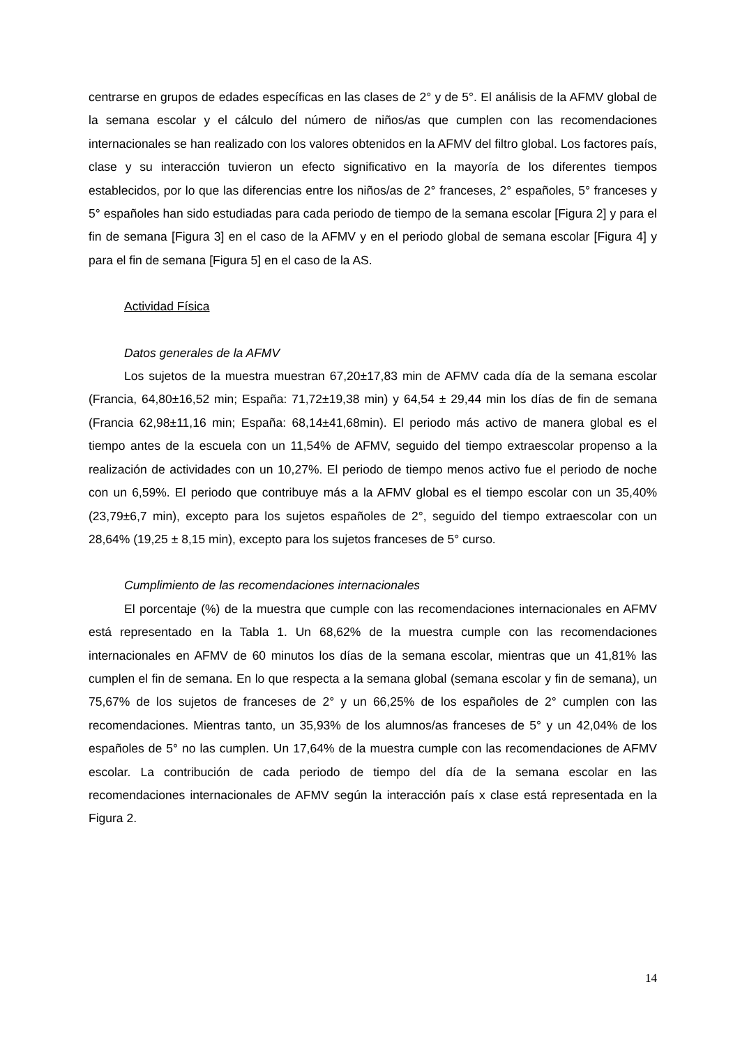centrarse en grupos de edades específicas en las clases de 2° y de 5°. El análisis de la AFMV global de la semana escolar y el cálculo del número de niños/as que cumplen con las recomendaciones internacionales se han realizado con los valores obtenidos en la AFMV del filtro global. Los factores país, clase y su interacción tuvieron un efecto significativo en la mayoría de los diferentes tiempos establecidos, por lo que las diferencias entre los niños/as de 2° franceses, 2° españoles, 5° franceses y 5° españoles han sido estudiadas para cada periodo de tiempo de la semana escolar [Figura 2] y para el fin de semana [Figura 3] en el caso de la AFMV y en el periodo global de semana escolar [Figura 4] y para el fin de semana [Figura 5] en el caso de la AS.
Actividad Física
Datos generales de la AFMV
Los sujetos de la muestra muestran 67,20±17,83 min de AFMV cada día de la semana escolar (Francia, 64,80±16,52 min; España: 71,72±19,38 min) y 64,54 ± 29,44 min los días de fin de semana (Francia 62,98±11,16 min; España: 68,14±41,68min). El periodo más activo de manera global es el tiempo antes de la escuela con un 11,54% de AFMV, seguido del tiempo extraescolar propenso a la realización de actividades con un 10,27%. El periodo de tiempo menos activo fue el periodo de noche con un 6,59%. El periodo que contribuye más a la AFMV global es el tiempo escolar con un 35,40% (23,79±6,7 min), excepto para los sujetos españoles de 2°, seguido del tiempo extraescolar con un 28,64% (19,25 ± 8,15 min), excepto para los sujetos franceses de 5° curso.
Cumplimiento de las recomendaciones internacionales
El porcentaje (%) de la muestra que cumple con las recomendaciones internacionales en AFMV está representado en la Tabla 1. Un 68,62% de la muestra cumple con las recomendaciones internacionales en AFMV de 60 minutos los días de la semana escolar, mientras que un 41,81% las cumplen el fin de semana. En lo que respecta a la semana global (semana escolar y fin de semana), un 75,67% de los sujetos de franceses de 2° y un 66,25% de los españoles de 2° cumplen con las recomendaciones. Mientras tanto, un 35,93% de los alumnos/as franceses de 5° y un 42,04% de los españoles de 5° no las cumplen. Un 17,64% de la muestra cumple con las recomendaciones de AFMV escolar. La contribución de cada periodo de tiempo del día de la semana escolar en las recomendaciones internacionales de AFMV según la interacción país x clase está representada en la Figura 2.
14